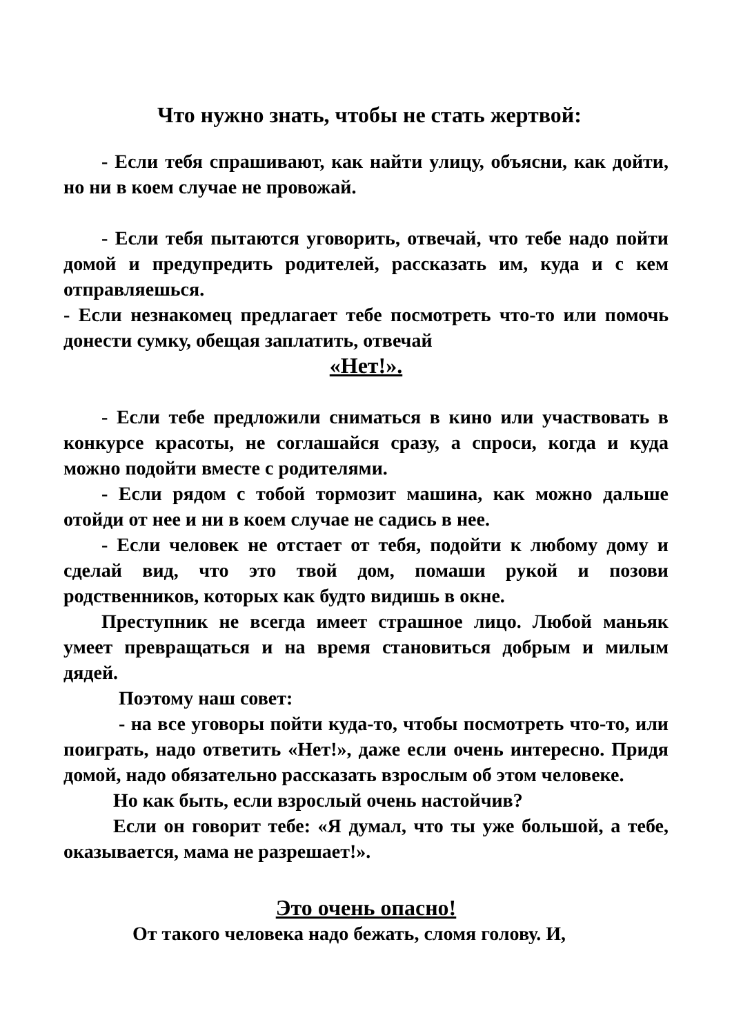Что нужно знать, чтобы не стать жертвой:
- Если тебя спрашивают, как найти улицу, объясни, как дойти, но ни в коем случае не провожай.
- Если тебя пытаются уговорить, отвечай, что тебе надо пойти домой и предупредить родителей, рассказать им, куда и с кем отправляешься.
- Если незнакомец предлагает тебе посмотреть что-то или помочь донести сумку, обещая заплатить, отвечай
«Нет!».
- Если тебе предложили сниматься в кино или участвовать в конкурсе красоты, не соглашайся сразу, а спроси, когда и куда можно подойти вместе с родителями.
- Если рядом с тобой тормозит машина, как можно дальше отойди от нее и ни в коем случае не садись в нее.
- Если человек не отстает от тебя, подойти к любому дому и сделай вид, что это твой дом, помаши рукой и позови родственников, которых как будто видишь в окне.
Преступник не всегда имеет страшное лицо. Любой маньяк умеет превращаться и на время становиться добрым и милым дядей.
Поэтому наш совет:
- на все уговоры пойти куда-то, чтобы посмотреть что-то, или поиграть, надо ответить «Нет!», даже если очень интересно. Придя домой, надо обязательно рассказать взрослым об этом человеке.
Но как быть, если взрослый очень настойчив?
Если он говорит тебе: «Я думал, что ты уже большой, а тебе, оказывается, мама не разрешает!».
Это очень опасно!
От такого человека надо бежать, сломя голову. И,